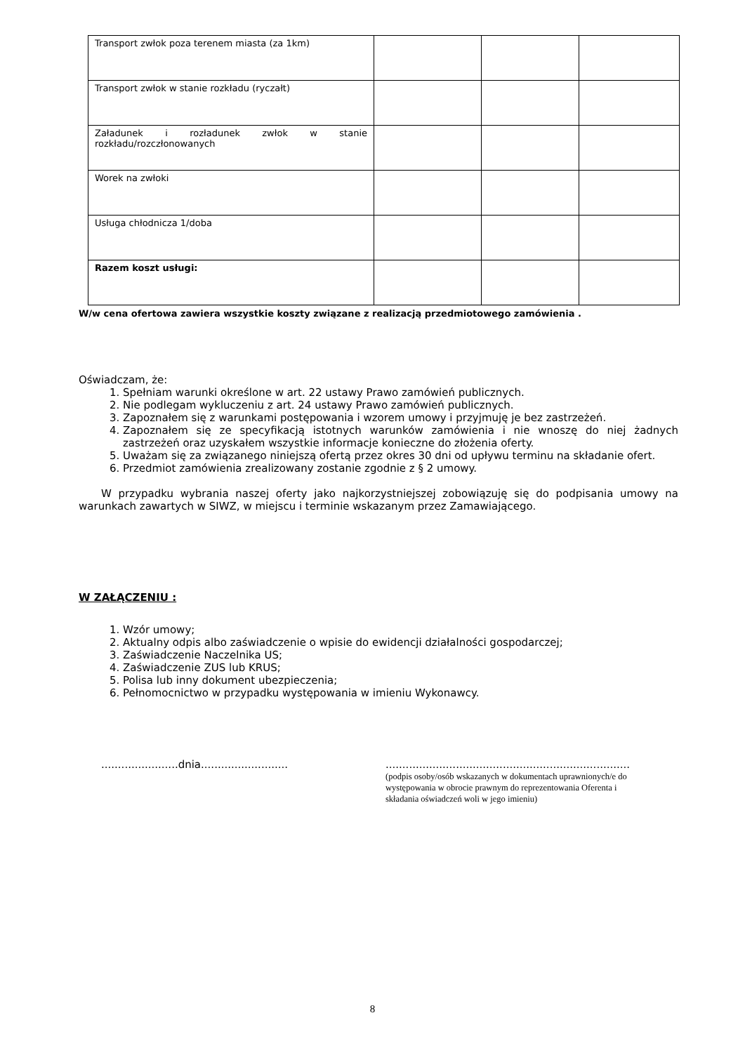| Transport zwłok poza terenem miasta (za 1km) | | | |
| Transport zwłok w stanie rozkładu (ryczałt) | | | |
| Załadunek i rozładunek zwłok w stanie rozkładu/rozczłonowanych | | | |
| Worek na zwłoki | | | |
| Usługa chłodnicza 1/doba | | | |
| Razem koszt usługi: | | | |
W/w cena ofertowa zawiera wszystkie koszty związane z realizacją przedmiotowego zamówienia .
Oświadczam, że:
1. Spełniam warunki określone w art. 22 ustawy Prawo zamówień publicznych.
2. Nie podlegam wykluczeniu z art. 24 ustawy Prawo zamówień publicznych.
3. Zapoznałem się z warunkami postępowania i wzorem umowy i przyjmuję je bez zastrzeżeń.
4. Zapoznałem się ze specyfikacją istotnych warunków zamówienia i nie wnoszę do niej żadnych zastrzeżeń oraz uzyskałem wszystkie informacje konieczne do złożenia oferty.
5. Uważam się za związanego niniejszą ofertą przez okres 30 dni od upływu terminu na składanie ofert.
6. Przedmiot zamówienia zrealizowany zostanie zgodnie z § 2 umowy.
W przypadku wybrania naszej oferty jako najkorzystniejszej zobowiązuję się do podpisania umowy na warunkach zawartych w SIWZ, w miejscu i terminie wskazanym przez Zamawiającego.
W ZAŁĄCZENIU :
1. Wzór umowy;
2. Aktualny odpis albo zaświadczenie o wpisie do ewidencji działalności gospodarczej;
3. Zaświadczenie Naczelnika US;
4. Zaświadczenie ZUS lub KRUS;
5. Polisa lub inny dokument ubezpieczenia;
6. Pełnomocnictwo w przypadku występowania w imieniu Wykonawcy.
.......................dnia..........................
.........................................................................
(podpis osoby/osób wskazanych w dokumentach uprawnionych/e do występowania w obrocie prawnym do reprezentowania Oferenta i składania oświadczeń woli w jego imieniu)
8